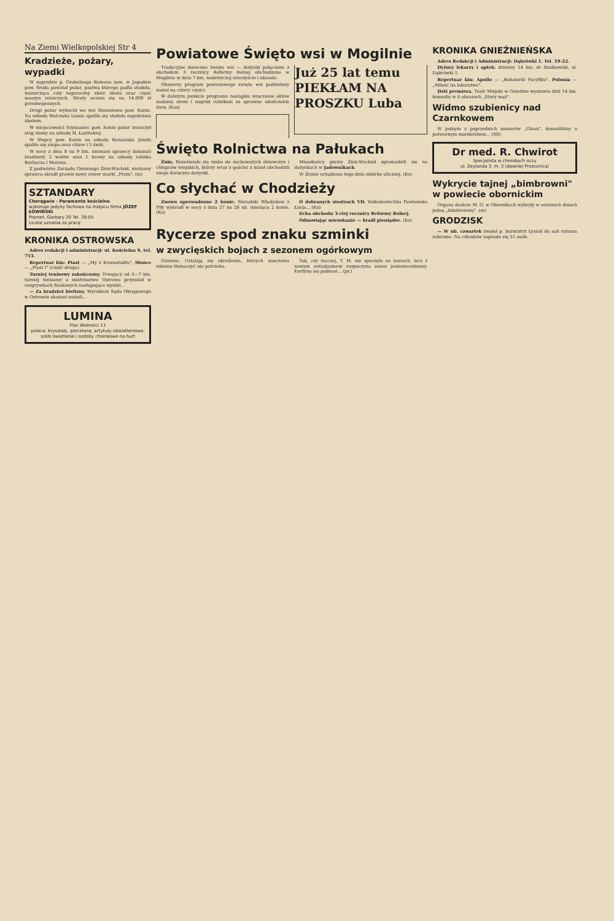Na Ziemi Wielkopolskiej Str 4
Kradzieże, pożary, wypadki
W zagrodzie p. Grobelnego Romana zam. w Jagodnie pow. Środa powstał pożar, pastwą którego padła stodoła, mieszcząca cały tegoroczny zbiór zboża oraz część maszyn rolniczych. Straty ocenia się na 14.000 zł przedwojennych.
Drugi pożar wybuchł we wsi Starostowo pow. Konin. Na szkodę Walczaka Leona spaliła się stodoła napełniona zbożem.
W miejscowości Szymaniec pow. Konin pożar zniszczył stóg słomy na szkodę H. Łazińskiej.
W Słupcy pow. Konin na szkodę Banasiaka Józefa spaliła się szopa oraz chlew i 5 świń.
W nocy z dnia 8 na 9 bm. nieznani sprawcy dokonali kradzieży 2 wołów oraz 1 krowy na szkodę rolnika Borhacza i Morona.
Z podwórza Zarządu Gminnego Żnin-Wschód, nieznany sprawca skradł prawie nowy rower marki „Prom". (m)
SZTANDARY
Chorągwie - Paramenta kościelne
wykonuje jedyny fachowa na miejscu firma JÓZEF ŁOWIŃSKI
Poznań, Garbary 20 Tel. 39-05
Liczne uznania za pracę
KRONIKA OSTROWSKA
Adres redakcji i administracji: ul. Kościelna 9, tel. 753.
Repertuar kin: Piast — „My z Kronsstadtu", Słońce — „Piast I" (część druga).
Turniej tenisowy zakończony. Trwający od 3—7 bm. turniej tenisowy o mistrzostwo Ostrowa przyniósł w rozgrywkach finałowych następujące wyniki...
— Za kradzież bielizny. Wyrokiem Sądu Okręgowego w Ostrowie skazani zostali...
LUMINA
Plac Wolności 11
poleca: kryształy, porcelanę, artykuły oświetleniowe, szkło świetlenie i ozdoby choinkowe na hurt
Powiatowe Święto wsi w Mogilnie
Tradycyjne doroczne święto wsi — dożynki połączone z obchodem 3 rocznicy Reformy Rolnej obchodzono w Mogilnie w dniu 7 bm. nadzwyczaj uroczyście i okazale.
Obszerny program powiatowego święta wsi podzielony został na cztery części.
W dalszym punkcie programu nastąpiło wręczanie aktów nadania ziemi i nagród rolnikom za sprawne ukończenie żniw. (Kas)
Już 25 lat temu PIEKŁAM NA PROSZKU Luba
Święto Rolnictwa na Pałukach
Żnin. Roześmiało się niebo do zuchowatych dziewczyn i chłopców wiejskich, którzy wraz z gośćmi z miast obchodzili swoje doroczne dożynki.
Mieszkańcy gminy Żnin-Wschód zgromadzili się na dożynkach w Jadownikach.
W Żninie urządzono tego dnia zbiórkę ulicznej. (Ke)
Co słychać w Chodzieży
Znowu uprowadzono 2 konie. Sieradzki Władysław z Piły wykradł w nocy z dnia 27 na 28 ub. miesiąca 2 konie. (Ko)
O dobranych siostrach VD. Volksdeutschka Pawłowska Łucja... (Ko)
Echa obchodu 3-ciej rocznicy Reformy Rolnej.
Odnawiając mieszkanie — kradł pieniądze. (Ko)
Rycerze spod znaku szminki
w zwycięskich bojach z sezonem ogórkowym
Gniezno. Ustalają się określenia, których znaczenia nikomu tłumaczyć nie potrzeba.
Tak, czy inaczej, T. M. nie spoczęła na laurach, lecz z nowym entuzjazmem rozpoczyna sezon jesienno-zimowy. Kurtyna się podnosi... (pr.)
KRONIKA GNIEŹNIEŃSKA
Adres Redakcji i Administracji: Dąbrówki 1. Tel. 19-22.
Dyżury lekarzy i aptek: dzienny 14 bm. dr Szałkowski, ul. Dąbrówki 1.
Repertuar kin: Apollo — „Bohaterki Pacyfiku", Polonia — „Miłość na lekarstwo".
Dziś premiera. Teatr Miejski w Gnieźnie wystawia dziś 14 bm. komedię w 6 obrazach „Stary mąż".
Widmo szubienicy nad Czarnkowem
W jednym z poprzednich numerów „Głosu", donosiliśmy o potwornym morderstwie... (SS)
Dr med. R. Chwirot
Specjalista w chorobach oczu
ul. Zeylanda 3. m. 3 (dawniej Przecznica)
Wykrycie tajnej „bimbrowni" w powiecie obornickim
Organa śledcze M. O. w Obornikach wykryły w ostatnich dniach jedną „bimbrownię". (m)
GRODZISK
— W ub. czwartek zwołał p. burmistrz Łysiak do sali ratusza zebranie. Na członków zapisało się 51 osób.